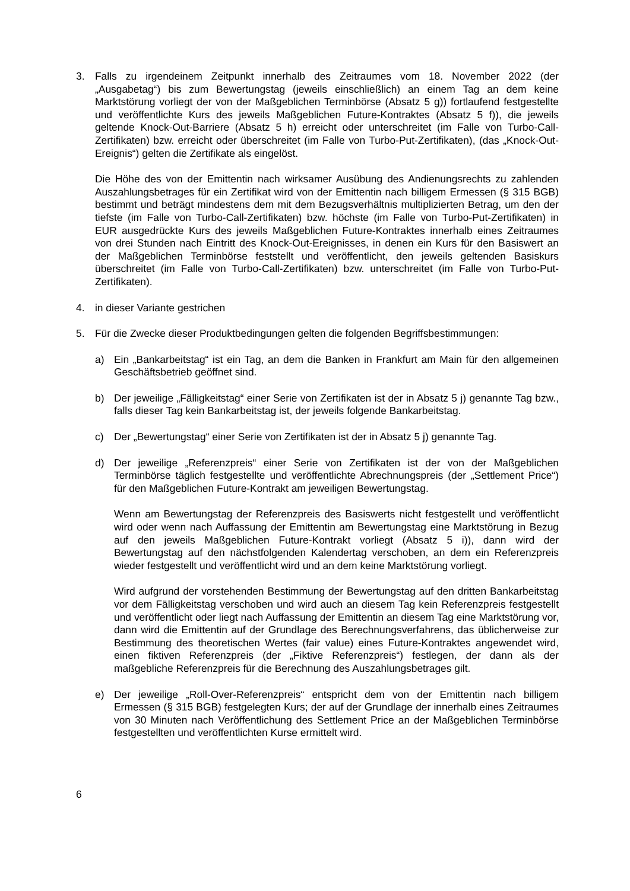3. Falls zu irgendeinem Zeitpunkt innerhalb des Zeitraumes vom 18. November 2022 (der „Ausgabetag“) bis zum Bewertungstag (jeweils einschließlich) an einem Tag an dem keine Marktstörung vorliegt der von der Maßgeblichen Terminbörse (Absatz 5 g)) fortlaufend festgestellte und veröffentlichte Kurs des jeweils Maßgeblichen Future-Kontraktes (Absatz 5 f)), die jeweils geltende Knock-Out-Barriere (Absatz 5 h) erreicht oder unterschreitet (im Falle von Turbo-Call-Zertifikaten) bzw. erreicht oder überschreitet (im Falle von Turbo-Put-Zertifikaten), (das „Knock-Out-Ereignis“) gelten die Zertifikate als eingelöst.
Die Höhe des von der Emittentin nach wirksamer Ausübung des Andienungsrechts zu zahlenden Auszahlungsbetrages für ein Zertifikat wird von der Emittentin nach billigem Ermessen (§ 315 BGB) bestimmt und beträgt mindestens dem mit dem Bezugsverhältnis multiplizierten Betrag, um den der tiefste (im Falle von Turbo-Call-Zertifikaten) bzw. höchste (im Falle von Turbo-Put-Zertifikaten) in EUR ausgedrückte Kurs des jeweils Maßgeblichen Future-Kontraktes innerhalb eines Zeitraumes von drei Stunden nach Eintritt des Knock-Out-Ereignisses, in denen ein Kurs für den Basiswert an der Maßgeblichen Terminbörse feststellt und veröffentlicht, den jeweils geltenden Basiskurs überschreitet (im Falle von Turbo-Call-Zertifikaten) bzw. unterschreitet (im Falle von Turbo-Put-Zertifikaten).
4. in dieser Variante gestrichen
5. Für die Zwecke dieser Produktbedingungen gelten die folgenden Begriffsbestimmungen:
a) Ein „Bankarbeitstag“ ist ein Tag, an dem die Banken in Frankfurt am Main für den allgemeinen Geschäftsbetrieb geöffnet sind.
b) Der jeweilige „Fälligkeitstag“ einer Serie von Zertifikaten ist der in Absatz 5 j) genannte Tag bzw., falls dieser Tag kein Bankarbeitstag ist, der jeweils folgende Bankarbeitstag.
c) Der „Bewertungstag“ einer Serie von Zertifikaten ist der in Absatz 5 j) genannte Tag.
d) Der jeweilige „Referenzpreis“ einer Serie von Zertifikaten ist der von der Maßgeblichen Terminbörse täglich festgestellte und veröffentlichte Abrechnungspreis (der „Settlement Price“) für den Maßgeblichen Future-Kontrakt am jeweiligen Bewertungstag.
Wenn am Bewertungstag der Referenzpreis des Basiswerts nicht festgestellt und veröffentlicht wird oder wenn nach Auffassung der Emittentin am Bewertungstag eine Marktstörung in Bezug auf den jeweils Maßgeblichen Future-Kontrakt vorliegt (Absatz 5 i)), dann wird der Bewertungstag auf den nächstfolgenden Kalendertag verschoben, an dem ein Referenzpreis wieder festgestellt und veröffentlicht wird und an dem keine Marktstörung vorliegt.
Wird aufgrund der vorstehenden Bestimmung der Bewertungstag auf den dritten Bankarbeitstag vor dem Fälligkeitstag verschoben und wird auch an diesem Tag kein Referenzpreis festgestellt und veröffentlicht oder liegt nach Auffassung der Emittentin an diesem Tag eine Marktstörung vor, dann wird die Emittentin auf der Grundlage des Berechnungsverfahrens, das üblicherweise zur Bestimmung des theoretischen Wertes (fair value) eines Future-Kontraktes angewendet wird, einen fiktiven Referenzpreis (der „Fiktive Referenzpreis“) festlegen, der dann als der maßgebliche Referenzpreis für die Berechnung des Auszahlungsbetrages gilt.
e) Der jeweilige „Roll-Over-Referenzpreis“ entspricht dem von der Emittentin nach billigem Ermessen (§ 315 BGB) festgelegten Kurs; der auf der Grundlage der innerhalb eines Zeitraumes von 30 Minuten nach Veröffentlichung des Settlement Price an der Maßgeblichen Terminbörse festgestellten und veröffentlichten Kurse ermittelt wird.
6